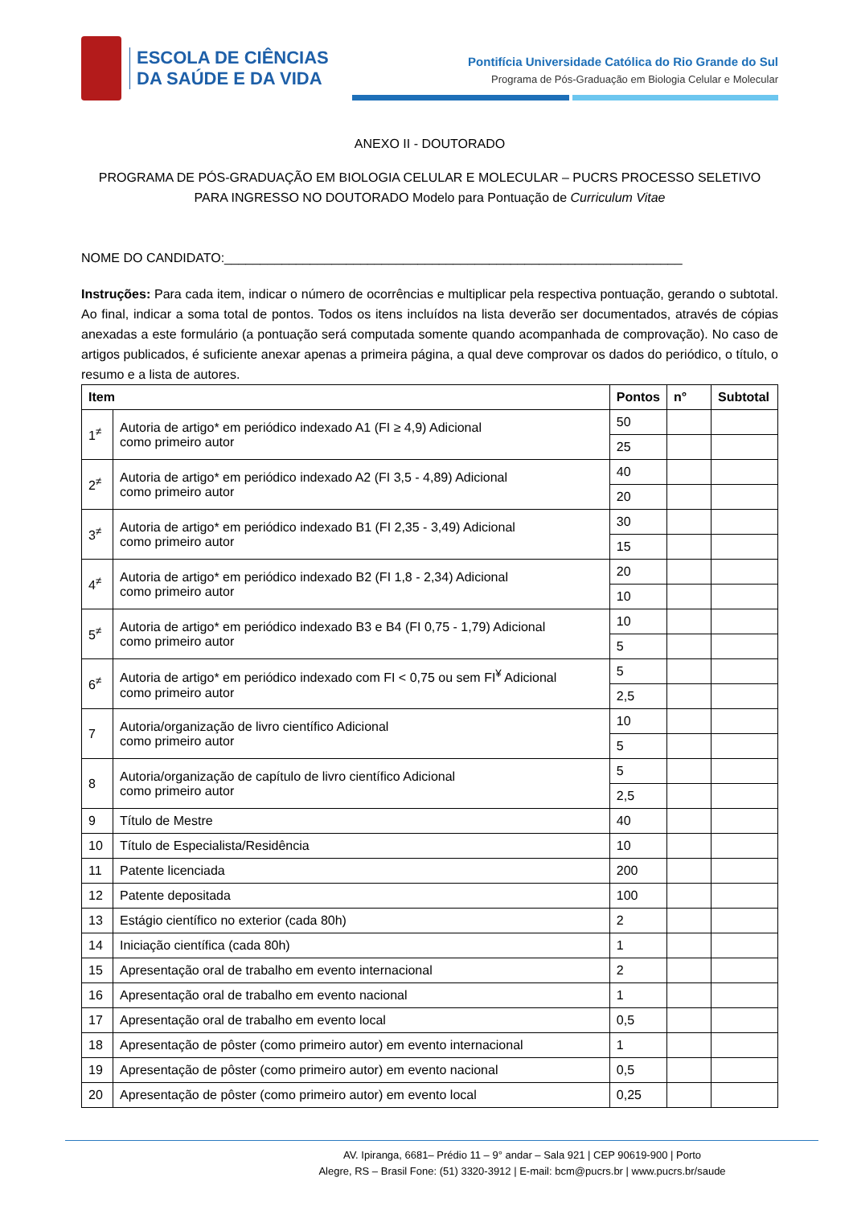ESCOLA DE CIÊNCIAS
DA SAÚDE E DA VIDA
Pontifícia Universidade Católica do Rio Grande do Sul
Programa de Pós-Graduação em Biologia Celular e Molecular
ANEXO II - DOUTORADO
PROGRAMA DE PÓS-GRADUAÇÃO EM BIOLOGIA CELULAR E MOLECULAR – PUCRS PROCESSO SELETIVO
PARA INGRESSO NO DOUTORADO Modelo para Pontuação de Curriculum Vitae
NOME DO CANDIDATO:________________________________________________________________
Instruções: Para cada item, indicar o número de ocorrências e multiplicar pela respectiva pontuação, gerando o subtotal. Ao final, indicar a soma total de pontos. Todos os itens incluídos na lista deverão ser documentados, através de cópias anexadas a este formulário (a pontuação será computada somente quando acompanhada de comprovação). No caso de artigos publicados, é suficiente anexar apenas a primeira página, a qual deve comprovar os dados do periódico, o título, o resumo e a lista de autores.
| Item | | Pontos | n° | Subtotal |
| --- | --- | --- | --- | --- |
| 1<sup>≠</sup> | Autoria de artigo* em periódico indexado A1 (FI ≥ 4,9) Adicional como primeiro autor | 50 | | |
| | | 25 | | |
| 2<sup>≠</sup> | Autoria de artigo* em periódico indexado A2 (FI 3,5 - 4,89) Adicional como primeiro autor | 40 | | |
| | | 20 | | |
| 3<sup>≠</sup> | Autoria de artigo* em periódico indexado B1 (FI 2,35 - 3,49) Adicional como primeiro autor | 30 | | |
| | | 15 | | |
| 4<sup>≠</sup> | Autoria de artigo* em periódico indexado B2 (FI 1,8 - 2,34) Adicional como primeiro autor | 20 | | |
| | | 10 | | |
| 5<sup>≠</sup> | Autoria de artigo* em periódico indexado B3 e B4 (FI 0,75 - 1,79) Adicional como primeiro autor | 10 | | |
| | | 5 | | |
| 6<sup>≠</sup> | Autoria de artigo* em periódico indexado com FI < 0,75 ou sem FI<sup>¥</sup> Adicional como primeiro autor | 5 | | |
| | | 2,5 | | |
| 7 | Autoria/organização de livro científico Adicional como primeiro autor | 10 | | |
| | | 5 | | |
| 8 | Autoria/organização de capítulo de livro científico Adicional como primeiro autor | 5 | | |
| | | 2,5 | | |
| 9 | Título de Mestre | 40 | | |
| 10 | Título de Especialista/Residência | 10 | | |
| 11 | Patente licenciada | 200 | | |
| 12 | Patente depositada | 100 | | |
| 13 | Estágio científico no exterior (cada 80h) | 2 | | |
| 14 | Iniciação científica (cada 80h) | 1 | | |
| 15 | Apresentação oral de trabalho em evento internacional | 2 | | |
| 16 | Apresentação oral de trabalho em evento nacional | 1 | | |
| 17 | Apresentação oral de trabalho em evento local | 0,5 | | |
| 18 | Apresentação de pôster (como primeiro autor) em evento internacional | 1 | | |
| 19 | Apresentação de pôster (como primeiro autor) em evento nacional | 0,5 | | |
| 20 | Apresentação de pôster (como primeiro autor) em evento local | 0,25 | | |
AV. Ipiranga, 6681– Prédio 11 – 9° andar – Sala 921 | CEP 90619-900 | Porto
Alegre, RS – Brasil Fone: (51) 3320-3912 | E-mail: bcm@pucrs.br | www.pucrs.br/saude